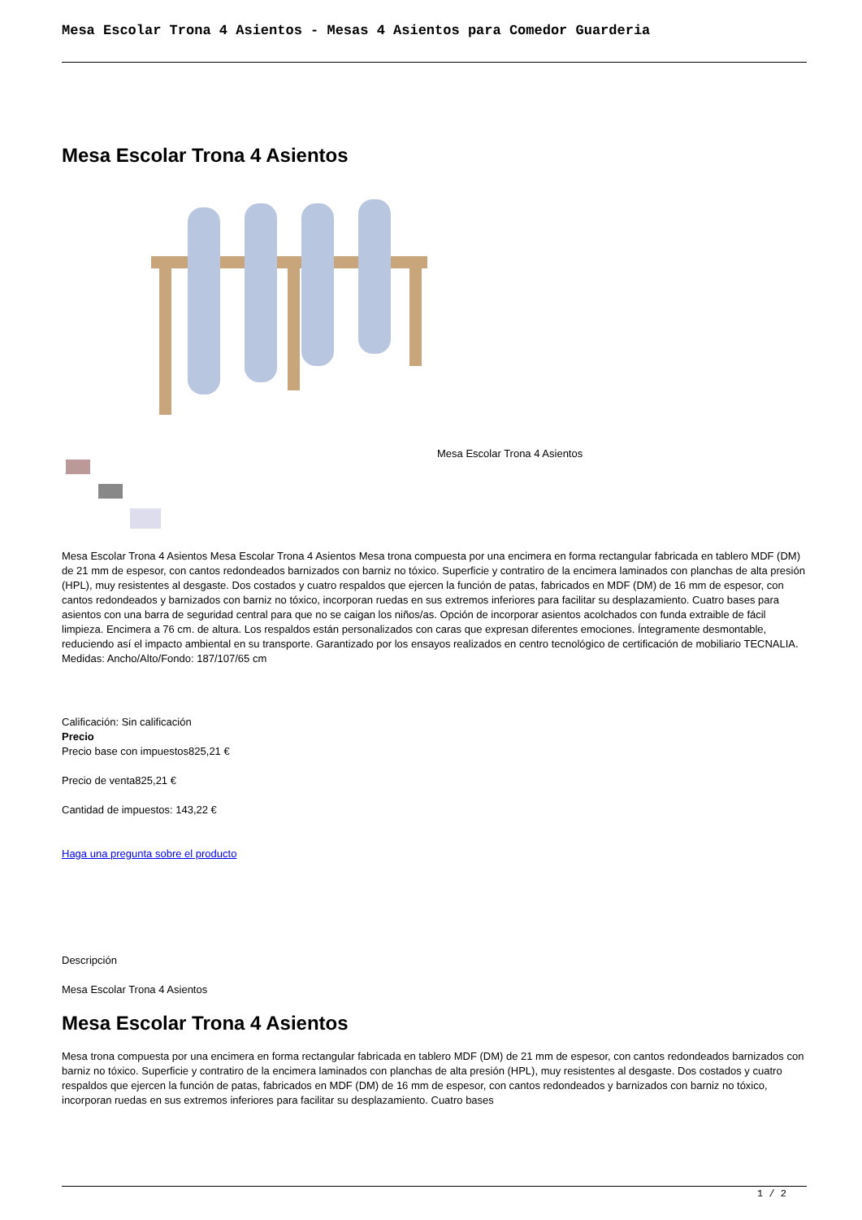Mesa Escolar Trona 4 Asientos - Mesas 4 Asientos para Comedor Guarderia
Mesa Escolar Trona 4 Asientos
Mesa Escolar Trona 4 Asientos
Mesa Escolar Trona 4 Asientos Mesa Escolar Trona 4 Asientos Mesa trona compuesta por una encimera en forma rectangular fabricada en tablero MDF (DM) de 21 mm de espesor, con cantos redondeados barnizados con barniz no tóxico. Superficie y contratiro de la encimera laminados con planchas de alta presión (HPL), muy resistentes al desgaste. Dos costados y cuatro respaldos que ejercen la función de patas, fabricados en MDF (DM) de 16 mm de espesor, con cantos redondeados y barnizados con barniz no tóxico, incorporan ruedas en sus extremos inferiores para facilitar su desplazamiento. Cuatro bases para asientos con una barra de seguridad central para que no se caigan los niños/as. Opción de incorporar asientos acolchados con funda extraible de fácil limpieza. Encimera a 76 cm. de altura. Los respaldos están personalizados con caras que expresan diferentes emociones. Íntegramente desmontable, reduciendo así el impacto ambiental en su transporte. Garantizado por los ensayos realizados en centro tecnológico de certificación de mobiliario TECNALIA. Medidas: Ancho/Alto/Fondo: 187/107/65 cm
Calificación: Sin calificación
Precio
Precio base con impuestos825,21 €
Precio de venta825,21 €
Cantidad de impuestos: 143,22 €
Haga una pregunta sobre el producto
Descripción
Mesa Escolar Trona 4 Asientos
Mesa Escolar Trona 4 Asientos
Mesa trona compuesta por una encimera en forma rectangular fabricada en tablero MDF (DM) de 21 mm de espesor, con cantos redondeados barnizados con barniz no tóxico. Superficie y contratiro de la encimera laminados con planchas de alta presión (HPL), muy resistentes al desgaste. Dos costados y cuatro respaldos que ejercen la función de patas, fabricados en MDF (DM) de 16 mm de espesor, con cantos redondeados y barnizados con barniz no tóxico, incorporan ruedas en sus extremos inferiores para facilitar su desplazamiento. Cuatro bases
1 / 2